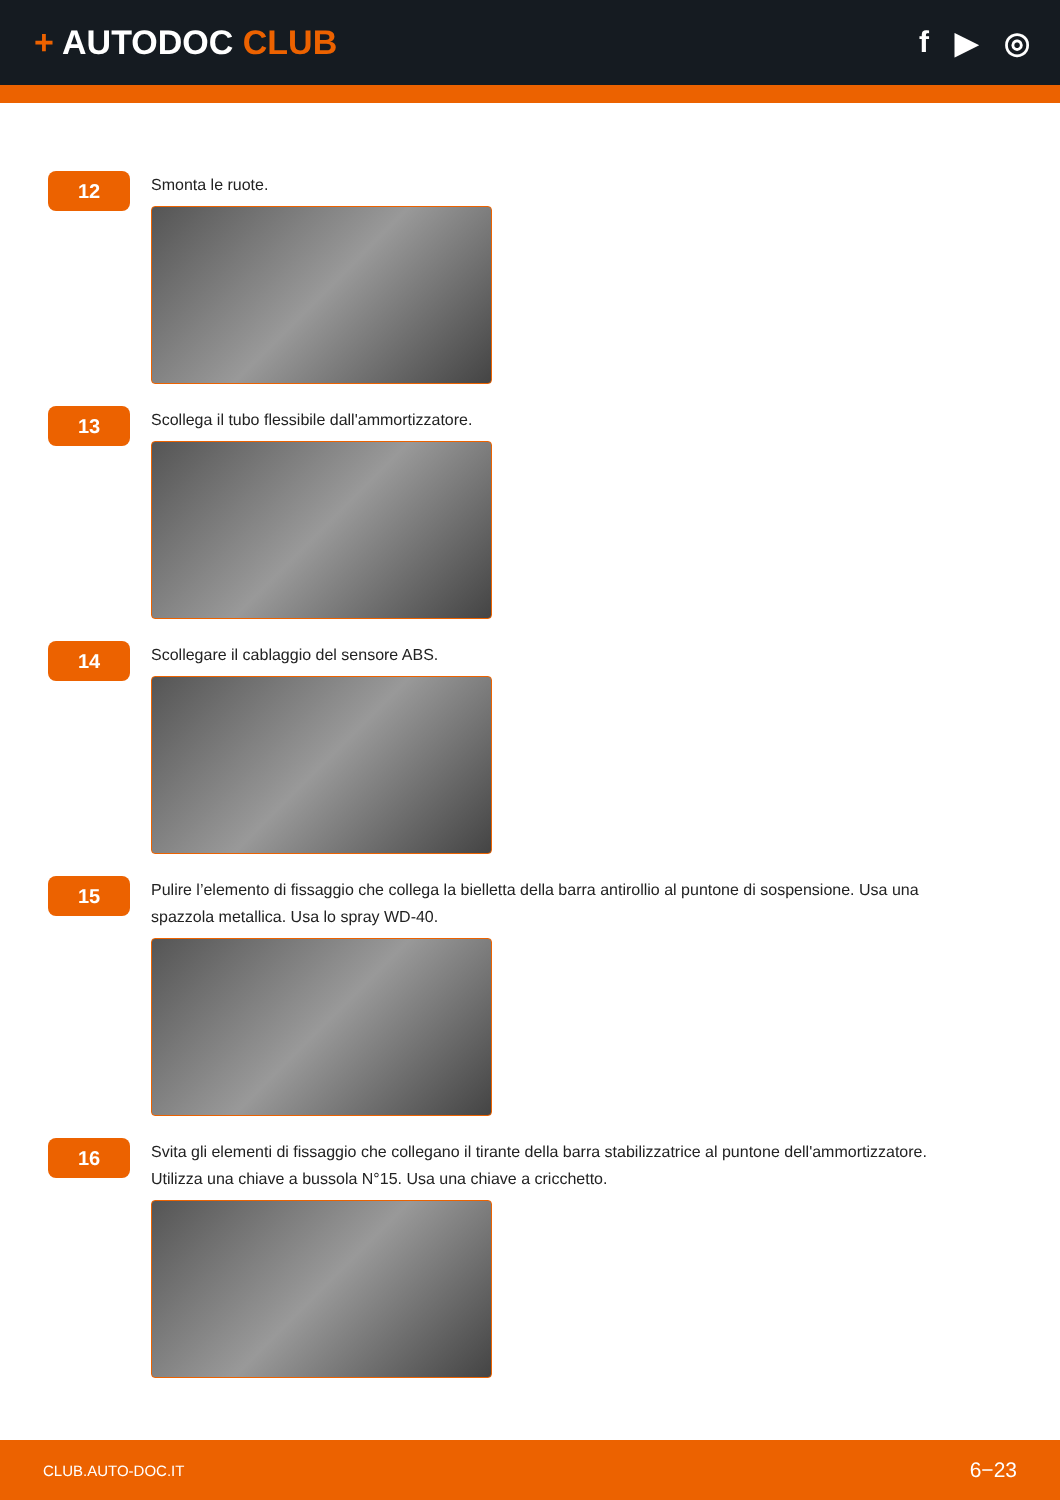+ AUTODOC CLUB f ▶ ◎
12
Smonta le ruote.
13
Scollega il tubo flessibile dall'ammortizzatore.
14
Scollegare il cablaggio del sensore ABS.
15
Pulire l’elemento di fissaggio che collega la bielletta della barra antirollio al puntone di sospensione. Usa una spazzola metallica. Usa lo spray WD-40.
16
Svita gli elementi di fissaggio che collegano il tirante della barra stabilizzatrice al puntone dell'ammortizzatore. Utilizza una chiave a bussola N°15. Usa una chiave a cricchetto.
CLUB.AUTO-DOC.IT 6−23